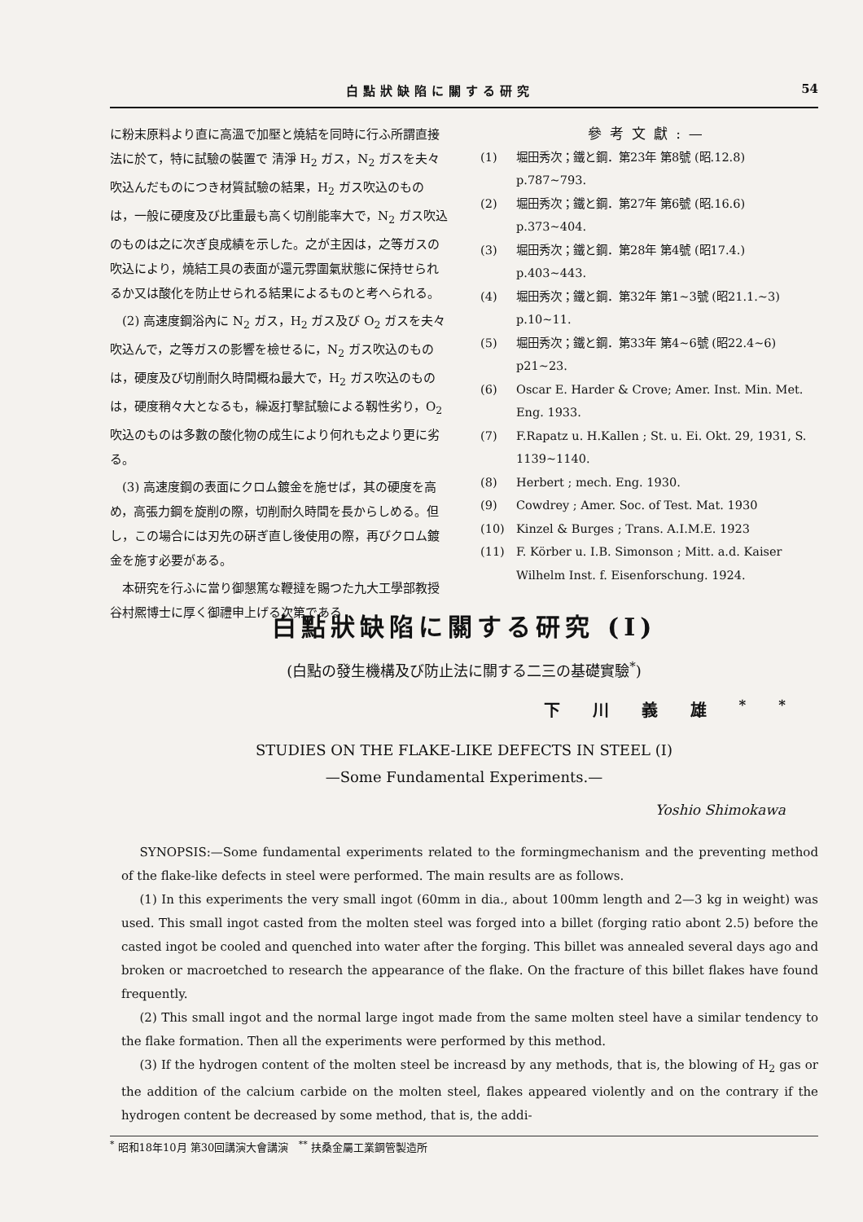白點狀缺陷に關する研究 54
に粉末原料より直に高溫で加壓と燒結を同時に行ふ所謂直接法に於て，特に試驗の裝置で 清淨 H<sub>2</sub> ガス，N<sub>2</sub> ガスを夫々吹込んだものにつき材質試驗の結果，H<sub>2</sub> ガス吹込のものは，一般に硬度及び比重最も高く切削能率大で，N<sub>2</sub> ガス吹込のものは之に次ぎ良成績を示した。之が主因は，之等ガスの吹込により，燒結工具の表面が還元雰圍氣狀態に保持せられるか又は酸化を防止せられる結果によるものと考へられる。
(2) 高速度鋼浴內に N<sub>2</sub> ガス，H<sub>2</sub> ガス及び O<sub>2</sub> ガスを夫々吹込んで，之等ガスの影響を檢せるに，N<sub>2</sub> ガス吹込のものは，硬度及び切削耐久時間概ね最大で，H<sub>2</sub> ガス吹込のものは，硬度稍々大となるも，繰返打擊試驗による靱性劣り，O<sub>2</sub> 吹込のものは多數の酸化物の成生により何れも之より更に劣る。
(3) 高速度鋼の表面にクロム鍍金を施せば，其の硬度を高め，高張力鋼を旋削の際，切削耐久時間を長からしめる。但し，この場合には刃先の硏ぎ直し後使用の際，再びクロム鍍金を施す必要がある。
本研究を行ふに當り御懇篤な鞭撻を賜つた九大工學部教授谷村熈博士に厚く御禮申上げる次第である
參考文獻:—
(1) 堀田秀次；鐵と鋼．第23年 第8號 (昭.12.8) p.787~793.
(2) 堀田秀次；鐵と鋼．第27年 第6號 (昭.16.6) p.373~404.
(3) 堀田秀次；鐵と鋼．第28年 第4號 (昭17.4.) p.403~443.
(4) 堀田秀次；鐵と鋼．第32年 第1~3號 (昭21.1.~3) p.10~11.
(5) 堀田秀次；鐵と鋼．第33年 第4~6號 (昭22.4~6) p21~23.
(6) Oscar E. Harder & Crove; Amer. Inst. Min. Met. Eng. 1933.
(7) F.Rapatz u. H.Kallen ; St. u. Ei. Okt. 29, 1931, S. 1139~1140.
(8) Herbert ; mech. Eng. 1930.
(9) Cowdrey ; Amer. Soc. of Test. Mat. 1930
(10) Kinzel & Burges ; Trans. A.I.M.E. 1923
(11) F. Körber u. I.B. Simonson ; Mitt. a.d. Kaiser Wilhelm Inst. f. Eisenforschung. 1924.
白點狀缺陷に關する研究 (I)
(白點の發生機構及び防止法に關する二三の基礎實驗<sup>*</sup>)
下川義雄<sup>**</sup>
STUDIES ON THE FLAKE-LIKE DEFECTS IN STEEL (I)
—Some Fundamental Experiments.—
Yoshio Shimokawa
SYNOPSIS:—Some fundamental experiments related to the formingmechanism and the preventing method of the flake-like defects in steel were performed. The main results are as follows.
(1) In this experiments the very small ingot (60mm in dia., about 100mm length and 2—3 kg in weight) was used. This small ingot casted from the molten steel was forged into a billet (forging ratio abont 2.5) before the casted ingot be cooled and quenched into water after the forging. This billet was annealed several days ago and broken or macroetched to research the appearance of the flake. On the fracture of this billet flakes have found frequently.
(2) This small ingot and the normal large ingot made from the same molten steel have a similar tendency to the flake formation. Then all the experiments were performed by this method.
(3) If the hydrogen content of the molten steel be increasd by any methods, that is, the blowing of H<sub>2</sub> gas or the addition of the calcium carbide on the molten steel, flakes appeared violently and on the contrary if the hydrogen content be decreased by some method, that is, the addi-
<sup>*</sup> 昭和18年10月 第30回講演大會講演 <sup>**</sup> 扶桑金屬工業鋼管製造所